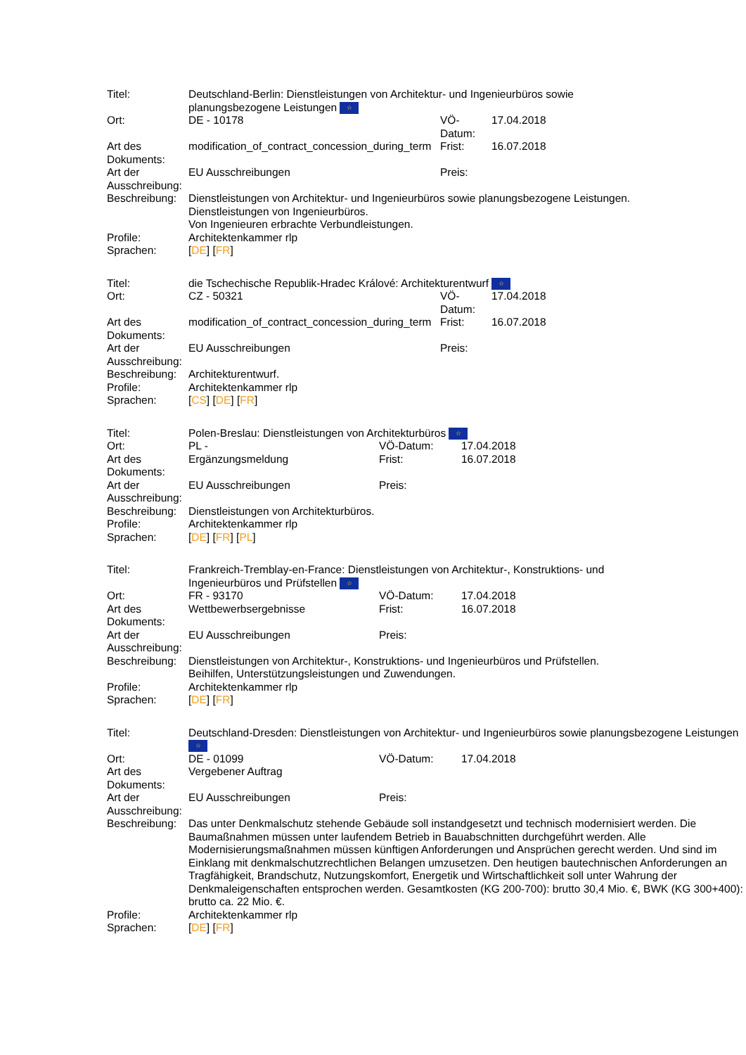| Titel: | Deutschland-Berlin: Dienstleistungen von Architektur- und Ingenieurbüros sowie planungsbezogene Leistungen ☆ | | |
| Ort: | DE - 10178 | VÖ-Datum: | 17.04.2018 |
| Art des Dokuments: | modification_of_contract_concession_during_term | Frist: | 16.07.2018 |
| Art der Ausschreibung: | EU Ausschreibungen | Preis: | |
| Beschreibung: | Dienstleistungen von Architektur- und Ingenieurbüros sowie planungsbezogene Leistungen. Dienstleistungen von Ingenieurbüros. Von Ingenieuren erbrachte Verbundleistungen. | | |
| Profile: | Architektenkammer rlp | | |
| Sprachen: | [ DE ] [ FR ] | | |
| Titel: | die Tschechische Republik-Hradec Králové: Architekturentwurf ☆ | | |
| Ort: | CZ - 50321 | VÖ-Datum: | 17.04.2018 |
| Art des Dokuments: | modification_of_contract_concession_during_term | Frist: | 16.07.2018 |
| Art der Ausschreibung: | EU Ausschreibungen | Preis: | |
| Beschreibung: | Architekturentwurf. | | |
| Profile: | Architektenkammer rlp | | |
| Sprachen: | [ CS ] [ DE ] [ FR ] | | |
| Titel: | Polen-Breslau: Dienstleistungen von Architekturbüros ☆ | | |
| Ort: | PL - | VÖ-Datum: | 17.04.2018 |
| Art des Dokuments: | Ergänzungsmeldung | Frist: | 16.07.2018 |
| Art der Ausschreibung: | EU Ausschreibungen | Preis: | |
| Beschreibung: | Dienstleistungen von Architekturbüros. | | |
| Profile: | Architektenkammer rlp | | |
| Sprachen: | [ DE ] [ FR ] [ PL ] | | |
| Titel: | Frankreich-Tremblay-en-France: Dienstleistungen von Architektur-, Konstruktions- und Ingenieurbüros und Prüfstellen ☆ | | |
| Ort: | FR - 93170 | VÖ-Datum: | 17.04.2018 |
| Art des Dokuments: | Wettbewerbsergebnisse | Frist: | 16.07.2018 |
| Art der Ausschreibung: | EU Ausschreibungen | Preis: | |
| Beschreibung: | Dienstleistungen von Architektur-, Konstruktions- und Ingenieurbüros und Prüfstellen. Beihilfen, Unterstützungsleistungen und Zuwendungen. | | |
| Profile: | Architektenkammer rlp | | |
| Sprachen: | [ DE ] [ FR ] | | |
| Titel: | Deutschland-Dresden: Dienstleistungen von Architektur- und Ingenieurbüros sowie planungsbezogene Leistungen ☆ | | |
| Ort: | DE - 01099 | VÖ-Datum: | 17.04.2018 |
| Art des Dokuments: | Vergebener Auftrag | | |
| Art der Ausschreibung: | EU Ausschreibungen | Preis: | |
| Beschreibung: | Das unter Denkmalschutz stehende Gebäude soll instandgesetzt und technisch modernisiert werden. Die Baumaßnahmen müssen unter laufendem Betrieb in Bauabschnitten durchgeführt werden. Alle Modernisierungsmaßnahmen müssen künftigen Anforderungen und Ansprüchen gerecht werden. Und sind im Einklang mit denkmalschutzrechtlichen Belangen umzusetzen. Den heutigen bautechnischen Anforderungen an Tragfähigkeit, Brandschutz, Nutzungskomfort, Energetik und Wirtschaftlichkeit soll unter Wahrung der Denkmaleigenschaften entsprochen werden. Gesamtkosten (KG 200-700): brutto 30,4 Mio. €, BWK (KG 300+400): brutto ca. 22 Mio. €. | | |
| Profile: | Architektenkammer rlp | | |
| Sprachen: | [ DE ] [ FR ] | | |